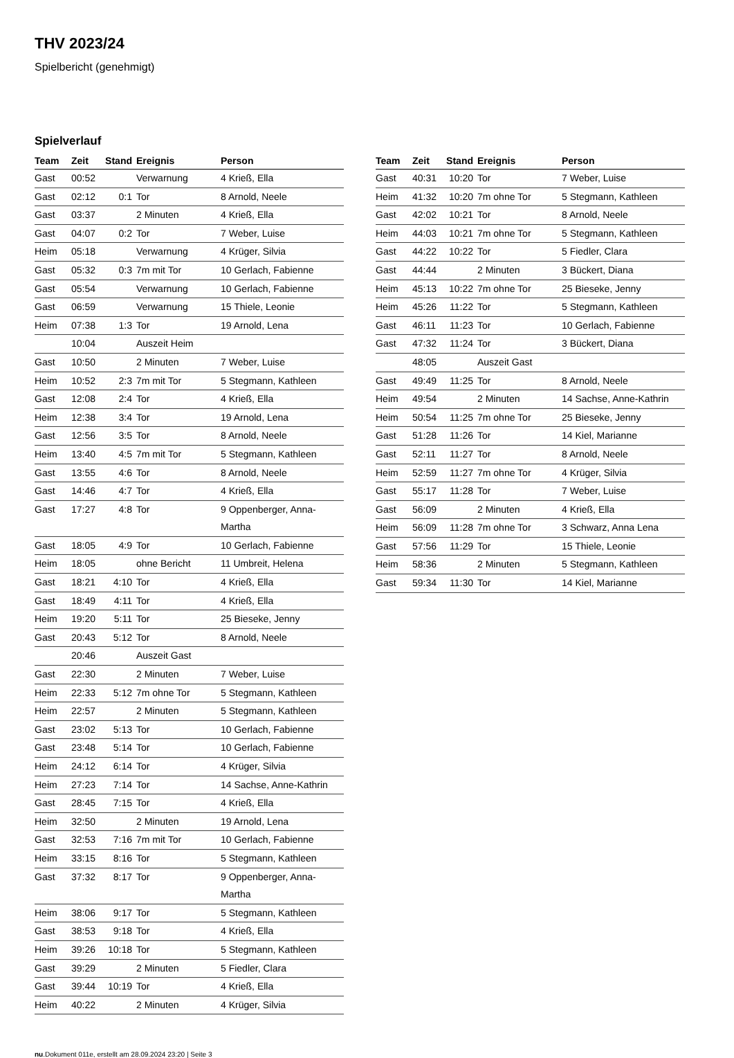THV 2023/24
Spielbericht (genehmigt)
Spielverlauf
| Team | Zeit | Stand | Ereignis | Person |
| --- | --- | --- | --- | --- |
| Gast | 00:52 | | Verwarnung | 4 Kri​eß, Ella |
| Gast | 02:12 | 0:1 | Tor | 8 Arnold, Neele |
| Gast | 03:37 | | 2 Minuten | 4 Krieß, Ella |
| Gast | 04:07 | 0:2 | Tor | 7 Weber, Luise |
| Heim | 05:18 | | Verwarnung | 4 Krüger, Silvia |
| Gast | 05:32 | 0:3 | 7m mit Tor | 10 Gerlach, Fabienne |
| Gast | 05:54 | | Verwarnung | 10 Gerlach, Fabienne |
| Gast | 06:59 | | Verwarnung | 15 Thiele, Leonie |
| Heim | 07:38 | 1:3 | Tor | 19 Arnold, Lena |
| | 10:04 | | Auszeit Heim | |
| Gast | 10:50 | | 2 Minuten | 7 Weber, Luise |
| Heim | 10:52 | 2:3 | 7m mit Tor | 5 Stegmann, Kathleen |
| Gast | 12:08 | 2:4 | Tor | 4 Krieß, Ella |
| Heim | 12:38 | 3:4 | Tor | 19 Arnold, Lena |
| Gast | 12:56 | 3:5 | Tor | 8 Arnold, Neele |
| Heim | 13:40 | 4:5 | 7m mit Tor | 5 Stegmann, Kathleen |
| Gast | 13:55 | 4:6 | Tor | 8 Arnold, Neele |
| Gast | 14:46 | 4:7 | Tor | 4 Krieß, Ella |
| Gast | 17:27 | 4:8 | Tor | 9 Oppenberger, Anna- Martha |
| Gast | 18:05 | 4:9 | Tor | 10 Gerlach, Fabienne |
| Heim | 18:05 | | ohne Bericht | 11 Umbreit, Helena |
| Gast | 18:21 | 4:10 | Tor | 4 Krieß, Ella |
| Gast | 18:49 | 4:11 | Tor | 4 Krieß, Ella |
| Heim | 19:20 | 5:11 | Tor | 25 Bieseke, Jenny |
| Gast | 20:43 | 5:12 | Tor | 8 Arnold, Neele |
| | 20:46 | | Auszeit Gast | |
| Gast | 22:30 | | 2 Minuten | 7 Weber, Luise |
| Heim | 22:33 | 5:12 | 7m ohne Tor | 5 Stegmann, Kathleen |
| Heim | 22:57 | | 2 Minuten | 5 Stegmann, Kathleen |
| Gast | 23:02 | 5:13 | Tor | 10 Gerlach, Fabienne |
| Gast | 23:48 | 5:14 | Tor | 10 Gerlach, Fabienne |
| Heim | 24:12 | 6:14 | Tor | 4 Krüger, Silvia |
| Heim | 27:23 | 7:14 | Tor | 14 Sachse, Anne-Kathrin |
| Gast | 28:45 | 7:15 | Tor | 4 Krieß, Ella |
| Heim | 32:50 | | 2 Minuten | 19 Arnold, Lena |
| Gast | 32:53 | 7:16 | 7m mit Tor | 10 Gerlach, Fabienne |
| Heim | 33:15 | 8:16 | Tor | 5 Stegmann, Kathleen |
| Gast | 37:32 | 8:17 | Tor | 9 Oppenberger, Anna- Martha |
| Heim | 38:06 | 9:17 | Tor | 5 Stegmann, Kathleen |
| Gast | 38:53 | 9:18 | Tor | 4 Krieß, Ella |
| Heim | 39:26 | 10:18 | Tor | 5 Stegmann, Kathleen |
| Gast | 39:29 | | 2 Minuten | 5 Fiedler, Clara |
| Gast | 39:44 | 10:19 | Tor | 4 Krieß, Ella |
| Heim | 40:22 | | 2 Minuten | 4 Krüger, Silvia |
| Team | Zeit | Stand | Ereignis | Person |
| --- | --- | --- | --- | --- |
| Gast | 40:31 | 10:20 | Tor | 7 Weber, Luise |
| Heim | 41:32 | 10:20 | 7m ohne Tor | 5 Stegmann, Kathleen |
| Gast | 42:02 | 10:21 | Tor | 8 Arnold, Neele |
| Heim | 44:03 | 10:21 | 7m ohne Tor | 5 Stegmann, Kathleen |
| Gast | 44:22 | 10:22 | Tor | 5 Fiedler, Clara |
| Gast | 44:44 | | 2 Minuten | 3 Bückert, Diana |
| Heim | 45:13 | 10:22 | 7m ohne Tor | 25 Bieseke, Jenny |
| Heim | 45:26 | 11:22 | Tor | 5 Stegmann, Kathleen |
| Gast | 46:11 | 11:23 | Tor | 10 Gerlach, Fabienne |
| Gast | 47:32 | 11:24 | Tor | 3 Bückert, Diana |
| | 48:05 | | Auszeit Gast | |
| Gast | 49:49 | 11:25 | Tor | 8 Arnold, Neele |
| Heim | 49:54 | | 2 Minuten | 14 Sachse, Anne-Kathrin |
| Heim | 50:54 | 11:25 | 7m ohne Tor | 25 Bieseke, Jenny |
| Gast | 51:28 | 11:26 | Tor | 14 Kiel, Marianne |
| Gast | 52:11 | 11:27 | Tor | 8 Arnold, Neele |
| Heim | 52:59 | 11:27 | 7m ohne Tor | 4 Krüger, Silvia |
| Gast | 55:17 | 11:28 | Tor | 7 Weber, Luise |
| Gast | 56:09 | | 2 Minuten | 4 Krieß, Ella |
| Heim | 56:09 | 11:28 | 7m ohne Tor | 3 Schwarz, Anna Lena |
| Gast | 57:56 | 11:29 | Tor | 15 Thiele, Leonie |
| Heim | 58:36 | | 2 Minuten | 5 Stegmann, Kathleen |
| Gast | 59:34 | 11:30 | Tor | 14 Kiel, Marianne |
nu.Dokument 011e, erstellt am 28.09.2024 23:20 | Seite 3